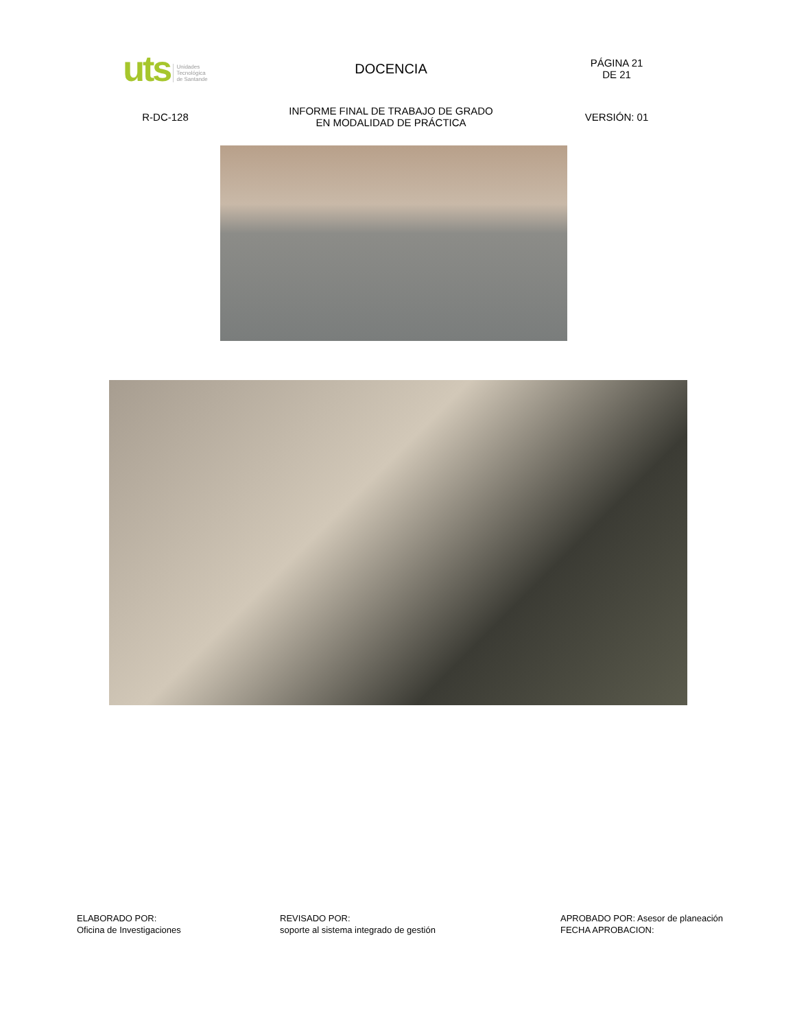| uts Unidades Tecnológica de Santande | DOCENCIA | PÁGINA 21 DE 21 |
| R-DC-128 | INFORME FINAL DE TRABAJO DE GRADO EN MODALIDAD DE PRÁCTICA | VERSIÓN: 01 |
ELABORADO POR:
Oficina de Investigaciones
REVISADO POR:
soporte al sistema integrado de gestión
APROBADO POR: Asesor de planeación
FECHA APROBACION: